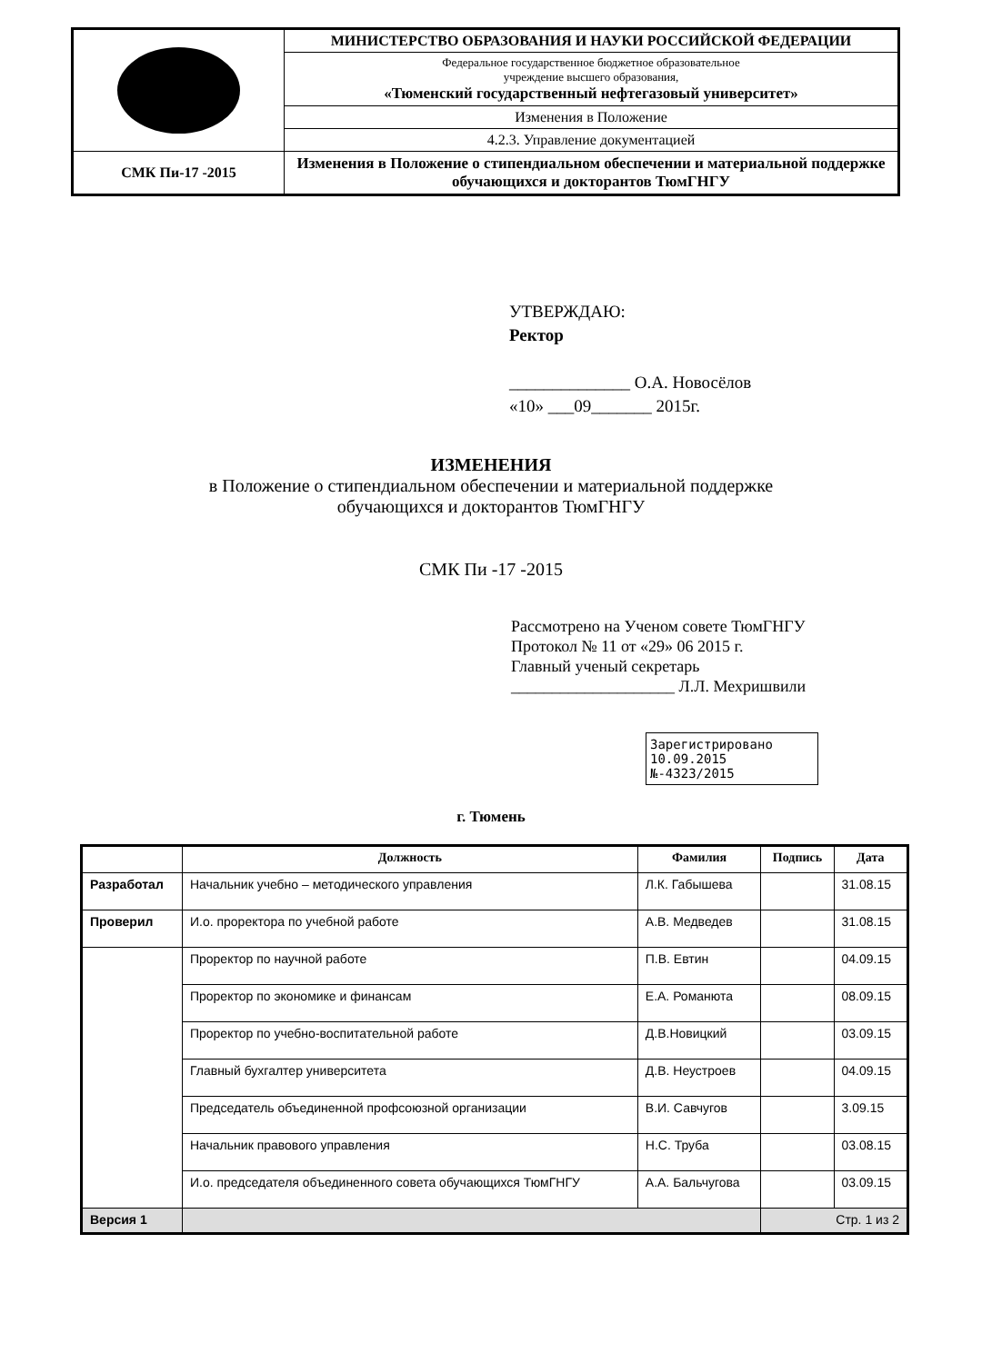| | МИНИСТЕРСТВО ОБРАЗОВАНИЯ И НАУКИ РОССИЙСКОЙ ФЕДЕРАЦИИ |
| | Федеральное государственное бюджетное образовательное учреждение высшего образования, «Тюменский государственный нефтегазовый университет» |
| | Изменения в Положение |
| | 4.2.3. Управление документацией |
| СМК Пи-17 -2015 | Изменения в Положение о стипендиальном обеспечении и материальной поддержке обучающихся и докторантов ТюмГНГУ |
УТВЕРЖДАЮ:
Ректор
______________ О.А. Новосёлов
«10» ___09_______ 2015г.
ИЗМЕНЕНИЯ
в Положение о стипендиальном обеспечении и материальной поддержке
обучающихся и докторантов ТюмГНГУ
СМК Пи -17 -2015
Рассмотрено на Ученом совете ТюмГНГУ
Протокол № 11 от «29» 06 2015 г.
Главный ученый секретарь
____________________ Л.Л. Мехришвили
Зарегистрировано
10.09.2015 №-4323/2015
г. Тюмень
| | Должность | Фамилия | Подпись | Дата |
| --- | --- | --- | --- | --- |
| Разработал | Начальник учебно – методического управления | Л.К. Габышева | | 31.08.15 |
| Проверил | И.о. проректора по учебной работе | А.В. Медведев | | 31.08.15 |
| | Проректор по научной работе | П.В. Евтин | | 04.09.15 |
| | Проректор по экономике и финансам | Е.А. Романюта | | 08.09.15 |
| | Проректор по учебно-воспитательной работе | Д.В.Новицкий | | 03.09.15 |
| | Главный бухгалтер университета | Д.В. Неустроев | | 04.09.15 |
| | Председатель объединенной профсоюзной организации | В.И. Савчугов | | 3.09.15 |
| | Начальник правового управления | Н.С. Труба | | 03.08.15 |
| | И.о. председателя объединенного совета обучающихся ТюмГНГУ | А.А. Бальчугова | | 03.09.15 |
| Версия 1 | | | Стр. 1 из 2 | |